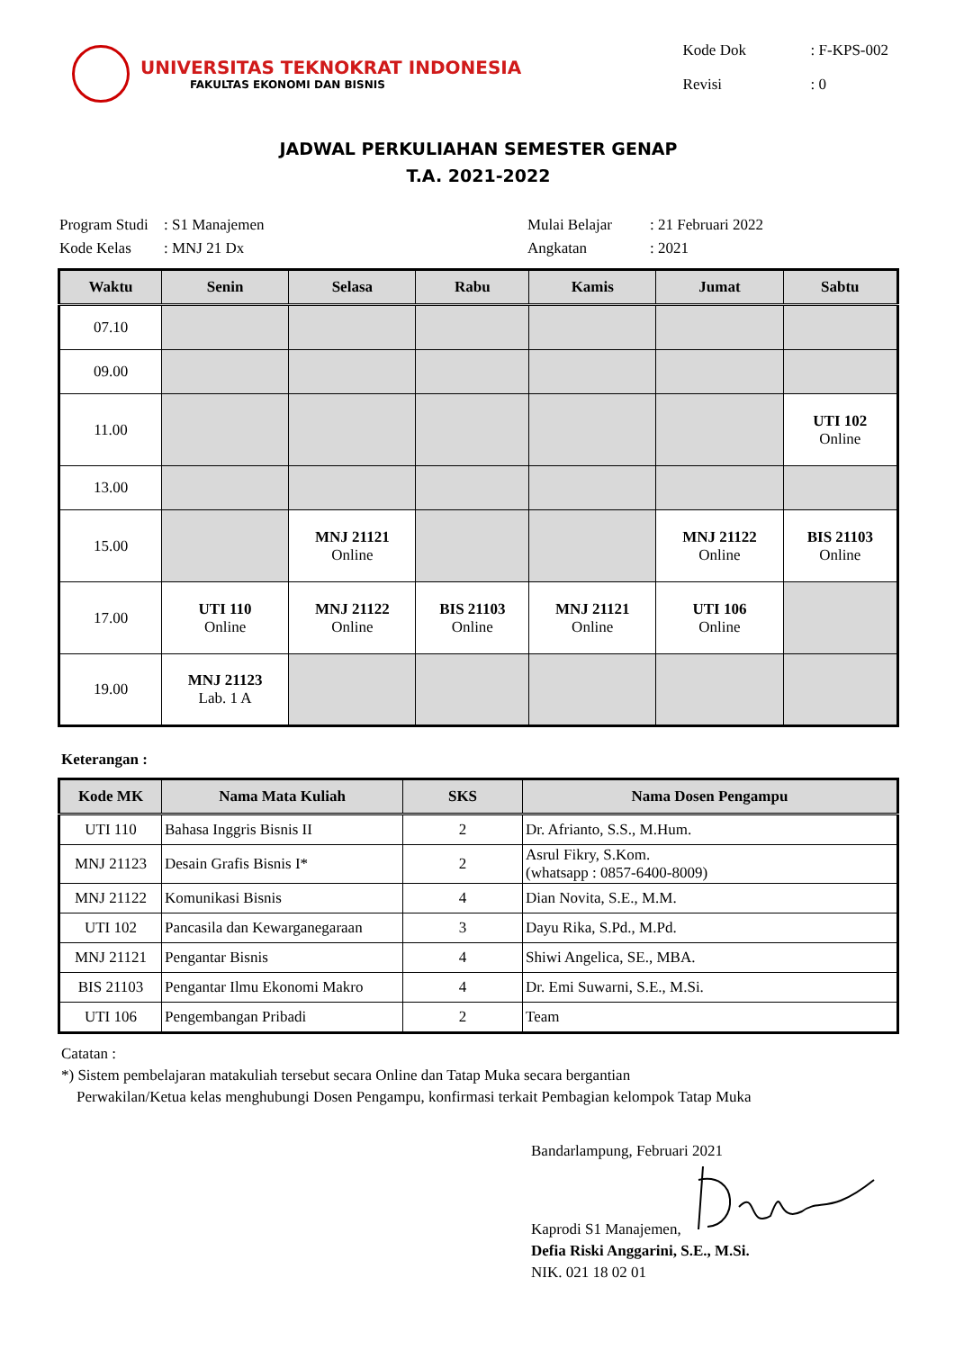UNIVERSITAS TEKNOKRAT INDONESIA
FAKULTAS EKONOMI DAN BISNIS
| Kode Dok | : F-KPS-002 |
| Revisi | : 0 |
JADWAL PERKULIAHAN SEMESTER GENAP
T.A. 2021-2022
| Program Studi | : S1 Manajemen |
| Kode Kelas | : MNJ 21 Dx |
| Mulai Belajar | : 21 Februari 2022 |
| Angkatan | : 2021 |
| Waktu | Senin | Selasa | Rabu | Kamis | Jumat | Sabtu |
| --- | --- | --- | --- | --- | --- | --- |
| 07.10 | | | | | | |
| 09.00 | | | | | | |
| 11.00 | | | | | | UTI 102 Online |
| 13.00 | | | | | | |
| 15.00 | | MNJ 21121 Online | | | MNJ 21122 Online | BIS 21103 Online |
| 17.00 | UTI 110 Online | MNJ 21122 Online | BIS 21103 Online | MNJ 21121 Online | UTI 106 Online | |
| 19.00 | MNJ 21123 Lab. 1 A | | | | | |
Keterangan :
| Kode MK | Nama Mata Kuliah | SKS | Nama Dosen Pengampu |
| --- | --- | --- | --- |
| UTI 110 | Bahasa Inggris Bisnis II | 2 | Dr. Afrianto, S.S., M.Hum. |
| MNJ 21123 | Desain Grafis Bisnis I* | 2 | Asrul Fikry, S.Kom. (whatsapp : 0857-6400-8009) |
| MNJ 21122 | Komunikasi Bisnis | 4 | Dian Novita, S.E., M.M. |
| UTI 102 | Pancasila dan Kewarganegaraan | 3 | Dayu Rika, S.Pd., M.Pd. |
| MNJ 21121 | Pengantar Bisnis | 4 | Shiwi Angelica, SE., MBA. |
| BIS 21103 | Pengantar Ilmu Ekonomi Makro | 4 | Dr. Emi Suwarni, S.E., M.Si. |
| UTI 106 | Pengembangan Pribadi | 2 | Team |
Catatan :
*) Sistem pembelajaran matakuliah tersebut secara Online dan Tatap Muka secara bergantian
Perwakilan/Ketua kelas menghubungi Dosen Pengampu, konfirmasi terkait Pembagian kelompok Tatap Muka
Bandarlampung, Februari 2021
Kaprodi S1 Manajemen,
Defia Riski Anggarini, S.E., M.Si.
NIK. 021 18 02 01